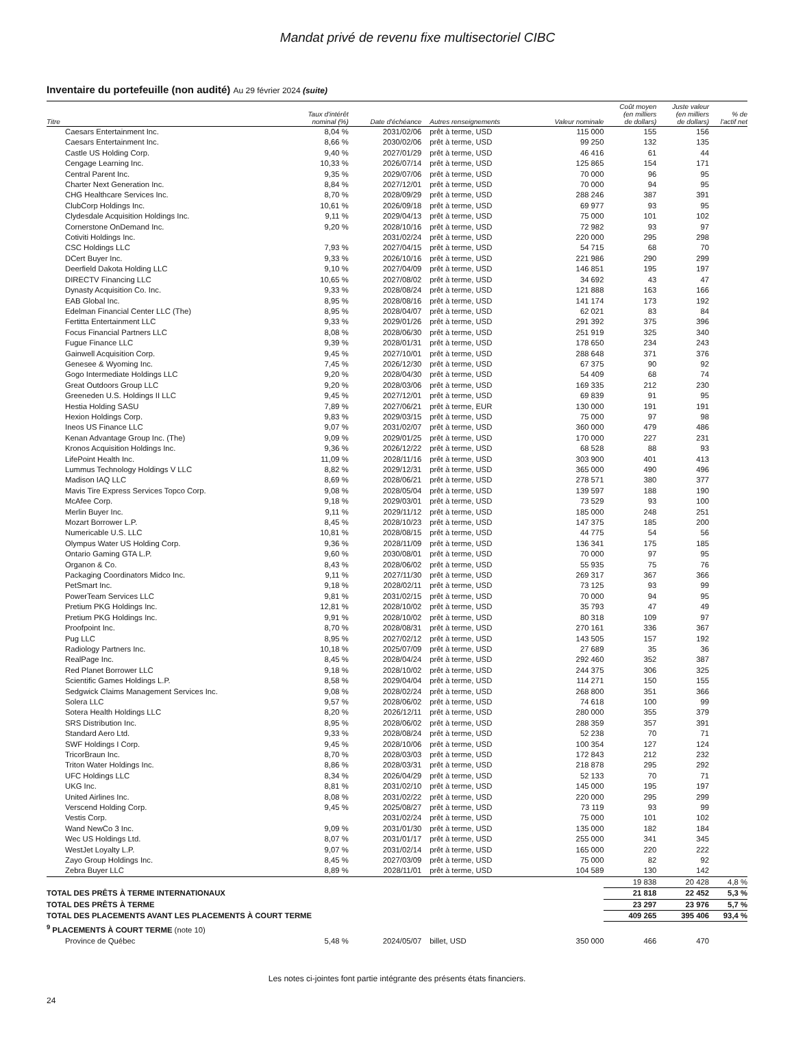Mandat privé de revenu fixe multisectoriel CIBC
Inventaire du portefeuille (non audité) Au 29 février 2024 (suite)
| Titre | Taux d'intérêt nominal (%) | Date d'échéance | Autres renseignements | Valeur nominale | Coût moyen (en milliers de dollars) | Juste valeur (en milliers de dollars) | % de l'actif net |
| --- | --- | --- | --- | --- | --- | --- | --- |
| Caesars Entertainment Inc. | 8,04 % | 2031/02/06 | prêt à terme, USD | 115 000 | 155 | 156 | |
| Caesars Entertainment Inc. | 8,66 % | 2030/02/06 | prêt à terme, USD | 99 250 | 132 | 135 | |
| Castle US Holding Corp. | 9,40 % | 2027/01/29 | prêt à terme, USD | 46 416 | 61 | 44 | |
| Cengage Learning Inc. | 10,33 % | 2026/07/14 | prêt à terme, USD | 125 865 | 154 | 171 | |
| Central Parent Inc. | 9,35 % | 2029/07/06 | prêt à terme, USD | 70 000 | 96 | 95 | |
| Charter Next Generation Inc. | 8,84 % | 2027/12/01 | prêt à terme, USD | 70 000 | 94 | 95 | |
| CHG Healthcare Services Inc. | 8,70 % | 2028/09/29 | prêt à terme, USD | 288 246 | 387 | 391 | |
| ClubCorp Holdings Inc. | 10,61 % | 2026/09/18 | prêt à terme, USD | 69 977 | 93 | 95 | |
| Clydesdale Acquisition Holdings Inc. | 9,11 % | 2029/04/13 | prêt à terme, USD | 75 000 | 101 | 102 | |
| Cornerstone OnDemand Inc. | 9,20 % | 2028/10/16 | prêt à terme, USD | 72 982 | 93 | 97 | |
| Cotiviti Holdings Inc. | | 2031/02/24 | prêt à terme, USD | 220 000 | 295 | 298 | |
| CSC Holdings LLC | 7,93 % | 2027/04/15 | prêt à terme, USD | 54 715 | 68 | 70 | |
| DCert Buyer Inc. | 9,33 % | 2026/10/16 | prêt à terme, USD | 221 986 | 290 | 299 | |
| Deerfield Dakota Holding LLC | 9,10 % | 2027/04/09 | prêt à terme, USD | 146 851 | 195 | 197 | |
| DIRECTV Financing LLC | 10,65 % | 2027/08/02 | prêt à terme, USD | 34 692 | 43 | 47 | |
| Dynasty Acquisition Co. Inc. | 9,33 % | 2028/08/24 | prêt à terme, USD | 121 888 | 163 | 166 | |
| EAB Global Inc. | 8,95 % | 2028/08/16 | prêt à terme, USD | 141 174 | 173 | 192 | |
| Edelman Financial Center LLC (The) | 8,95 % | 2028/04/07 | prêt à terme, USD | 62 021 | 83 | 84 | |
| Fertitta Entertainment LLC | 9,33 % | 2029/01/26 | prêt à terme, USD | 291 392 | 375 | 396 | |
| Focus Financial Partners LLC | 8,08 % | 2028/06/30 | prêt à terme, USD | 251 919 | 325 | 340 | |
| Fugue Finance LLC | 9,39 % | 2028/01/31 | prêt à terme, USD | 178 650 | 234 | 243 | |
| Gainwell Acquisition Corp. | 9,45 % | 2027/10/01 | prêt à terme, USD | 288 648 | 371 | 376 | |
| Genesee & Wyoming Inc. | 7,45 % | 2026/12/30 | prêt à terme, USD | 67 375 | 90 | 92 | |
| Gogo Intermediate Holdings LLC | 9,20 % | 2028/04/30 | prêt à terme, USD | 54 409 | 68 | 74 | |
| Great Outdoors Group LLC | 9,20 % | 2028/03/06 | prêt à terme, USD | 169 335 | 212 | 230 | |
| Greeneden U.S. Holdings II LLC | 9,45 % | 2027/12/01 | prêt à terme, USD | 69 839 | 91 | 95 | |
| Hestia Holding SASU | 7,89 % | 2027/06/21 | prêt à terme, EUR | 130 000 | 191 | 191 | |
| Hexion Holdings Corp. | 9,83 % | 2029/03/15 | prêt à terme, USD | 75 000 | 97 | 98 | |
| Ineos US Finance LLC | 9,07 % | 2031/02/07 | prêt à terme, USD | 360 000 | 479 | 486 | |
| Kenan Advantage Group Inc. (The) | 9,09 % | 2029/01/25 | prêt à terme, USD | 170 000 | 227 | 231 | |
| Kronos Acquisition Holdings Inc. | 9,36 % | 2026/12/22 | prêt à terme, USD | 68 528 | 88 | 93 | |
| LifePoint Health Inc. | 11,09 % | 2028/11/16 | prêt à terme, USD | 303 900 | 401 | 413 | |
| Lummus Technology Holdings V LLC | 8,82 % | 2029/12/31 | prêt à terme, USD | 365 000 | 490 | 496 | |
| Madison IAQ LLC | 8,69 % | 2028/06/21 | prêt à terme, USD | 278 571 | 380 | 377 | |
| Mavis Tire Express Services Topco Corp. | 9,08 % | 2028/05/04 | prêt à terme, USD | 139 597 | 188 | 190 | |
| McAfee Corp. | 9,18 % | 2029/03/01 | prêt à terme, USD | 73 529 | 93 | 100 | |
| Merlin Buyer Inc. | 9,11 % | 2029/11/12 | prêt à terme, USD | 185 000 | 248 | 251 | |
| Mozart Borrower L.P. | 8,45 % | 2028/10/23 | prêt à terme, USD | 147 375 | 185 | 200 | |
| Numericable U.S. LLC | 10,81 % | 2028/08/15 | prêt à terme, USD | 44 775 | 54 | 56 | |
| Olympus Water US Holding Corp. | 9,36 % | 2028/11/09 | prêt à terme, USD | 136 341 | 175 | 185 | |
| Ontario Gaming GTA L.P. | 9,60 % | 2030/08/01 | prêt à terme, USD | 70 000 | 97 | 95 | |
| Organon & Co. | 8,43 % | 2028/06/02 | prêt à terme, USD | 55 935 | 75 | 76 | |
| Packaging Coordinators Midco Inc. | 9,11 % | 2027/11/30 | prêt à terme, USD | 269 317 | 367 | 366 | |
| PetSmart Inc. | 9,18 % | 2028/02/11 | prêt à terme, USD | 73 125 | 93 | 99 | |
| PowerTeam Services LLC | 9,81 % | 2031/02/15 | prêt à terme, USD | 70 000 | 94 | 95 | |
| Pretium PKG Holdings Inc. | 12,81 % | 2028/10/02 | prêt à terme, USD | 35 793 | 47 | 49 | |
| Pretium PKG Holdings Inc. | 9,91 % | 2028/10/02 | prêt à terme, USD | 80 318 | 109 | 97 | |
| Proofpoint Inc. | 8,70 % | 2028/08/31 | prêt à terme, USD | 270 161 | 336 | 367 | |
| Pug LLC | 8,95 % | 2027/02/12 | prêt à terme, USD | 143 505 | 157 | 192 | |
| Radiology Partners Inc. | 10,18 % | 2025/07/09 | prêt à terme, USD | 27 689 | 35 | 36 | |
| RealPage Inc. | 8,45 % | 2028/04/24 | prêt à terme, USD | 292 460 | 352 | 387 | |
| Red Planet Borrower LLC | 9,18 % | 2028/10/02 | prêt à terme, USD | 244 375 | 306 | 325 | |
| Scientific Games Holdings L.P. | 8,58 % | 2029/04/04 | prêt à terme, USD | 114 271 | 150 | 155 | |
| Sedgwick Claims Management Services Inc. | 9,08 % | 2028/02/24 | prêt à terme, USD | 268 800 | 351 | 366 | |
| Solera LLC | 9,57 % | 2028/06/02 | prêt à terme, USD | 74 618 | 100 | 99 | |
| Sotera Health Holdings LLC | 8,20 % | 2026/12/11 | prêt à terme, USD | 280 000 | 355 | 379 | |
| SRS Distribution Inc. | 8,95 % | 2028/06/02 | prêt à terme, USD | 288 359 | 357 | 391 | |
| Standard Aero Ltd. | 9,33 % | 2028/08/24 | prêt à terme, USD | 52 238 | 70 | 71 | |
| SWF Holdings I Corp. | 9,45 % | 2028/10/06 | prêt à terme, USD | 100 354 | 127 | 124 | |
| TricorBraun Inc. | 8,70 % | 2028/03/03 | prêt à terme, USD | 172 843 | 212 | 232 | |
| Triton Water Holdings Inc. | 8,86 % | 2028/03/31 | prêt à terme, USD | 218 878 | 295 | 292 | |
| UFC Holdings LLC | 8,34 % | 2026/04/29 | prêt à terme, USD | 52 133 | 70 | 71 | |
| UKG Inc. | 8,81 % | 2031/02/10 | prêt à terme, USD | 145 000 | 195 | 197 | |
| United Airlines Inc. | 8,08 % | 2031/02/22 | prêt à terme, USD | 220 000 | 295 | 299 | |
| Verscend Holding Corp. | 9,45 % | 2025/08/27 | prêt à terme, USD | 73 119 | 93 | 99 | |
| Vestis Corp. | | 2031/02/24 | prêt à terme, USD | 75 000 | 101 | 102 | |
| Wand NewCo 3 Inc. | 9,09 % | 2031/01/30 | prêt à terme, USD | 135 000 | 182 | 184 | |
| Wec US Holdings Ltd. | 8,07 % | 2031/01/17 | prêt à terme, USD | 255 000 | 341 | 345 | |
| WestJet Loyalty L.P. | 9,07 % | 2031/02/14 | prêt à terme, USD | 165 000 | 220 | 222 | |
| Zayo Group Holdings Inc. | 8,45 % | 2027/03/09 | prêt à terme, USD | 75 000 | 82 | 92 | |
| Zebra Buyer LLC | 8,89 % | 2028/11/01 | prêt à terme, USD | 104 589 | 130 | 142 | |
| | | | | | 19 838 | 20 428 | 4,8 % |
| TOTAL DES PRÊTS À TERME INTERNATIONAUX | | | | | 21 818 | 22 452 | 5,3 % |
| TOTAL DES PRÊTS À TERME | | | | | 23 297 | 23 976 | 5,7 % |
| TOTAL DES PLACEMENTS AVANT LES PLACEMENTS À COURT TERME | | | | | 409 265 | 395 406 | 93,4 % |
| <sup>9</sup> PLACEMENTS À COURT TERME (note 10) | | | | | | | |
| Province de Québec | 5,48 % | 2024/05/07 | billet, USD | 350 000 | 466 | 470 | |
Les notes ci-jointes font partie intégrante des présents états financiers.
24